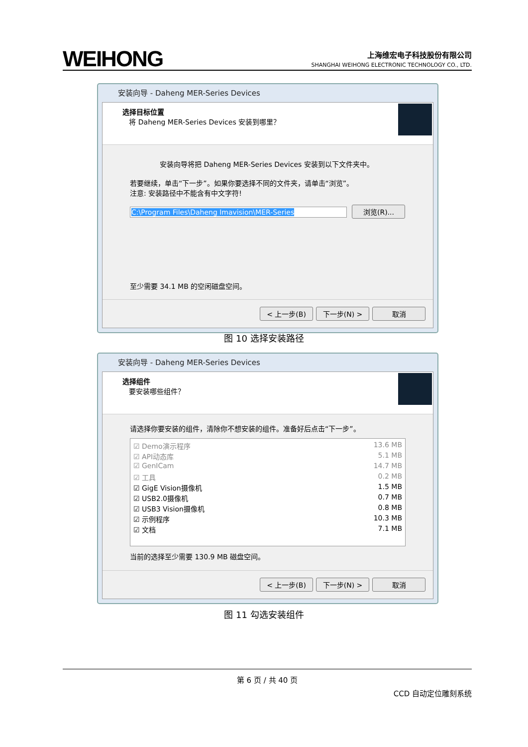WEIHONG
上海维宏电子科技股份有限公司
SHANGHAI WEIHONG ELECTRONIC TECHNOLOGY CO., LTD.
安装向导 - Daheng MER-Series Devices
选择目标位置
将 Daheng MER-Series Devices 安装到哪里？
安装向导将把 Daheng MER-Series Devices 安装到以下文件夹中。
若要继续，单击“下一步”。如果你要选择不同的文件夹，请单击“浏览”。
注意: 安装路径中不能含有中文字符!
C:\Program Files\Daheng Imavision\MER-Series 浏览(R)...
至少需要 34.1 MB 的空闲磁盘空间。
< 上一步(B) 下一步(N) > 取消
图 10 选择安装路径
安装向导 - Daheng MER-Series Devices
选择组件
要安装哪些组件？
请选择你要安装的组件，清除你不想安装的组件。准备好后点击“下一步”。
☑ Demo演示程序 13.6 MB
☑ API动态库 5.1 MB
☑ GenICam 14.7 MB
☑ 工具 0.2 MB
☑ GigE Vision摄像机 1.5 MB
☑ USB2.0摄像机 0.7 MB
☑ USB3 Vision摄像机 0.8 MB
☑ 示例程序 10.3 MB
☑ 文档 7.1 MB
当前的选择至少需要 130.9 MB 磁盘空间。
< 上一步(B) 下一步(N) > 取消
图 11 勾选安装组件
第 6 页 / 共 40 页
CCD 自动定位雕刻系统